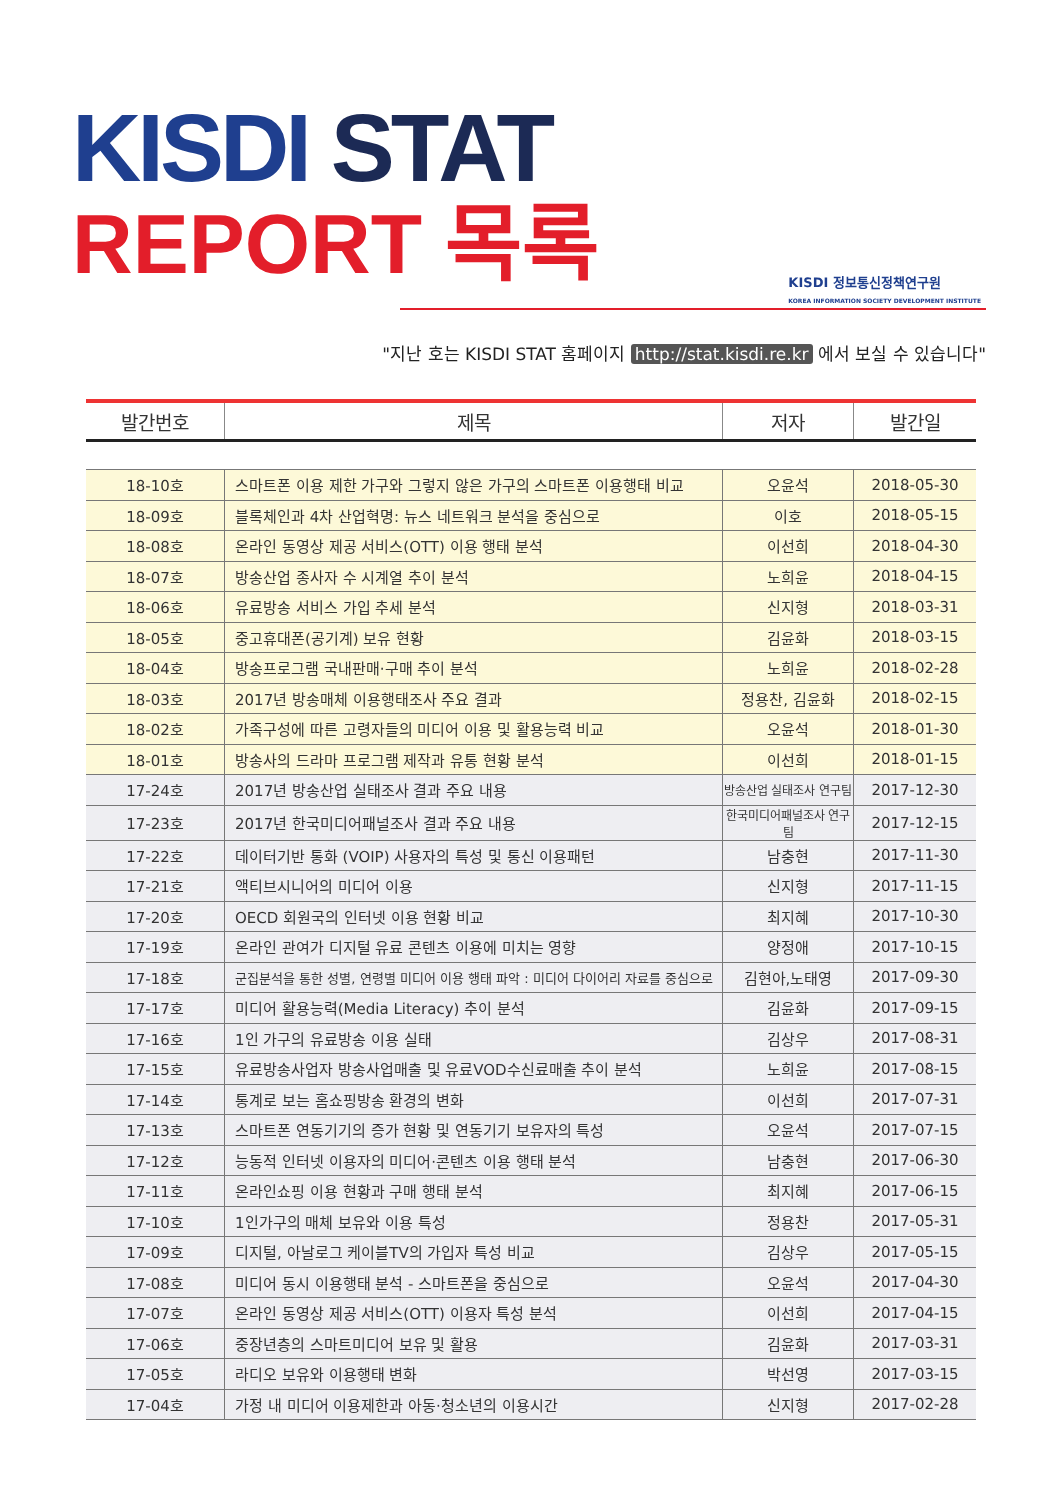KISDI STAT
REPORT 목록
KISDI 정보통신정책연구원
KOREA INFORMATION SOCIETY DEVELOPMENT INSTITUTE
"지난 호는 KISDI STAT 홈페이지 http://stat.kisdi.re.kr 에서 보실 수 있습니다"
| 발간번호 | 제목 | 저자 | 발간일 |
| --- | --- | --- | --- |
| 18-10호 | 스마트폰 이용 제한 가구와 그렇지 않은 가구의 스마트폰 이용행태 비교 | 오윤석 | 2018-05-30 |
| 18-09호 | 블록체인과 4차 산업혁명: 뉴스 네트워크 분석을 중심으로 | 이호 | 2018-05-15 |
| 18-08호 | 온라인 동영상 제공 서비스(OTT) 이용 행태 분석 | 이선희 | 2018-04-30 |
| 18-07호 | 방송산업 종사자 수 시계열 추이 분석 | 노희윤 | 2018-04-15 |
| 18-06호 | 유료방송 서비스 가입 추세 분석 | 신지형 | 2018-03-31 |
| 18-05호 | 중고휴대폰(공기계) 보유 현황 | 김윤화 | 2018-03-15 |
| 18-04호 | 방송프로그램 국내판매·구매 추이 분석 | 노희윤 | 2018-02-28 |
| 18-03호 | 2017년 방송매체 이용행태조사 주요 결과 | 정용찬, 김윤화 | 2018-02-15 |
| 18-02호 | 가족구성에 따른 고령자들의 미디어 이용 및 활용능력 비교 | 오윤석 | 2018-01-30 |
| 18-01호 | 방송사의 드라마 프로그램 제작과 유통 현황 분석 | 이선희 | 2018-01-15 |
| 17-24호 | 2017년 방송산업 실태조사 결과 주요 내용 | 방송산업 실태조사 연구팀 | 2017-12-30 |
| 17-23호 | 2017년 한국미디어패널조사 결과 주요 내용 | 한국미디어패널조사 연구팀 | 2017-12-15 |
| 17-22호 | 데이터기반 통화 (VOIP) 사용자의 특성 및 통신 이용패턴 | 남충현 | 2017-11-30 |
| 17-21호 | 액티브시니어의 미디어 이용 | 신지형 | 2017-11-15 |
| 17-20호 | OECD 회원국의 인터넷 이용 현황 비교 | 최지혜 | 2017-10-30 |
| 17-19호 | 온라인 관여가 디지털 유료 콘텐츠 이용에 미치는 영향 | 양정애 | 2017-10-15 |
| 17-18호 | 군집분석을 통한 성별, 연령별 미디어 이용 행태 파악 : 미디어 다이어리 자료를 중심으로 | 김현아,노태영 | 2017-09-30 |
| 17-17호 | 미디어 활용능력(Media Literacy) 추이 분석 | 김윤화 | 2017-09-15 |
| 17-16호 | 1인 가구의 유료방송 이용 실태 | 김상우 | 2017-08-31 |
| 17-15호 | 유료방송사업자 방송사업매출 및 유료VOD수신료매출 추이 분석 | 노희윤 | 2017-08-15 |
| 17-14호 | 통계로 보는 홈쇼핑방송 환경의 변화 | 이선희 | 2017-07-31 |
| 17-13호 | 스마트폰 연동기기의 증가 현황 및 연동기기 보유자의 특성 | 오윤석 | 2017-07-15 |
| 17-12호 | 능동적 인터넷 이용자의 미디어·콘텐츠 이용 행태 분석 | 남충현 | 2017-06-30 |
| 17-11호 | 온라인쇼핑 이용 현황과 구매 행태 분석 | 최지혜 | 2017-06-15 |
| 17-10호 | 1인가구의 매체 보유와 이용 특성 | 정용찬 | 2017-05-31 |
| 17-09호 | 디지털, 아날로그 케이블TV의 가입자 특성 비교 | 김상우 | 2017-05-15 |
| 17-08호 | 미디어 동시 이용행태 분석 - 스마트폰을 중심으로 | 오윤석 | 2017-04-30 |
| 17-07호 | 온라인 동영상 제공 서비스(OTT) 이용자 특성 분석 | 이선희 | 2017-04-15 |
| 17-06호 | 중장년층의 스마트미디어 보유 및 활용 | 김윤화 | 2017-03-31 |
| 17-05호 | 라디오 보유와 이용행태 변화 | 박선영 | 2017-03-15 |
| 17-04호 | 가정 내 미디어 이용제한과 아동·청소년의 이용시간 | 신지형 | 2017-02-28 |